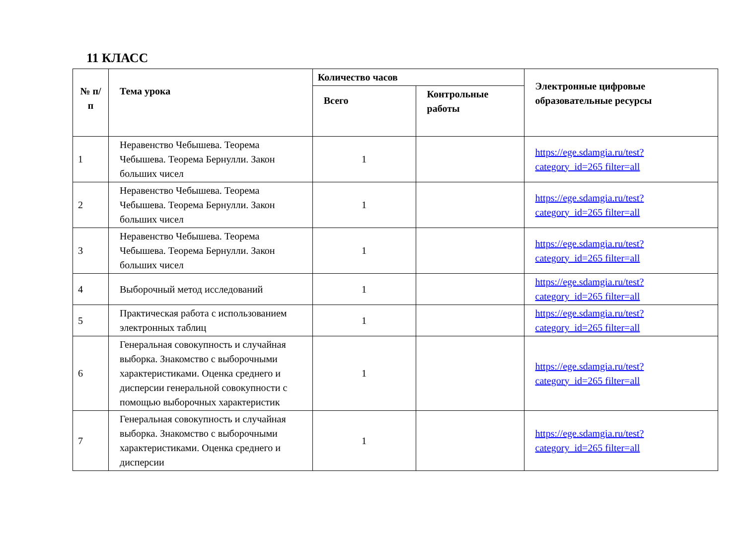11 КЛАСС
| № п/п | Тема урока | Количество часов | | Электронные цифровые образовательные ресурсы |
| --- | --- | --- | --- | --- |
| | | Всего | Контрольные работы | |
| 1 | Неравенство Чебышева. Теорема Чебышева. Теорема Бернулли. Закон больших чисел | 1 | | https://ege.sdamgia.ru/test?category_id=265 filter=all |
| 2 | Неравенство Чебышева. Теорема Чебышева. Теорема Бернулли. Закон больших чисел | 1 | | https://ege.sdamgia.ru/test?category_id=265 filter=all |
| 3 | Неравенство Чебышева. Теорема Чебышева. Теорема Бернулли. Закон больших чисел | 1 | | https://ege.sdamgia.ru/test?category_id=265 filter=all |
| 4 | Выборочный метод исследований | 1 | | https://ege.sdamgia.ru/test?category_id=265 filter=all |
| 5 | Практическая работа с использованием электронных таблиц | 1 | | https://ege.sdamgia.ru/test?category_id=265 filter=all |
| 6 | Генеральная совокупность и случайная выборка. Знакомство с выборочными характеристиками. Оценка среднего и дисперсии генеральной совокупности с помощью выборочных характеристик | 1 | | https://ege.sdamgia.ru/test?category_id=265 filter=all |
| 7 | Генеральная совокупность и случайная выборка. Знакомство с выборочными характеристиками. Оценка среднего и дисперсии | 1 | | https://ege.sdamgia.ru/test?category_id=265 filter=all |